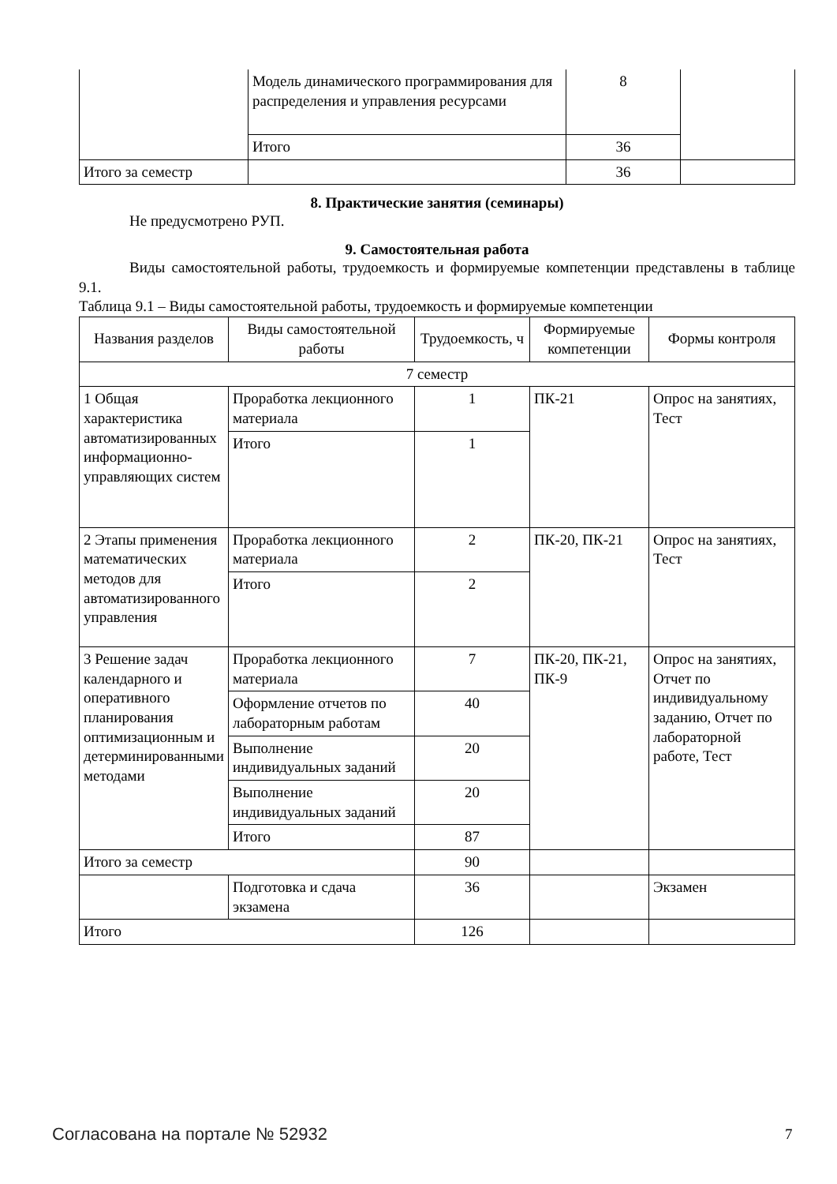| | Модель динамического программирования для распределения и управления ресурсами | 8 | |
| | Итого | 36 | |
| Итого за семестр | | 36 | |
8. Практические занятия (семинары)
Не предусмотрено РУП.
9. Самостоятельная работа
Виды самостоятельной работы, трудоемкость и формируемые компетенции представлены в таблице 9.1.
Таблица 9.1 – Виды самостоятельной работы, трудоемкость и формируемые компетенции
| Названия разделов | Виды самостоятельной работы | Трудоемкость, ч | Формируемые компетенции | Формы контроля |
| --- | --- | --- | --- | --- |
| 7 семестр | | | | |
| 1 Общая характеристика автоматизированных информационно-управляющих систем | Проработка лекционного материала | 1 | ПК-21 | Опрос на занятиях, Тест |
| | Итого | 1 | | |
| 2 Этапы применения математических методов для автоматизированного управления | Проработка лекционного материала | 2 | ПК-20, ПК-21 | Опрос на занятиях, Тест |
| | Итого | 2 | | |
| 3 Решение задач календарного и оперативного планирования оптимизационным и детерминированными методами | Проработка лекционного материала | 7 | ПК-20, ПК-21, ПК-9 | Опрос на занятиях, Отчет по индивидуальному заданию, Отчет по лабораторной работе, Тест |
| | Оформление отчетов по лабораторным работам | 40 | | |
| | Выполнение индивидуальных заданий | 20 | | |
| | Выполнение индивидуальных заданий | 20 | | |
| | Итого | 87 | | |
| Итого за семестр | | 90 | | |
| | Подготовка и сдача экзамена | 36 | | Экзамен |
| Итого | | 126 | | |
Согласована на портале № 52932 7